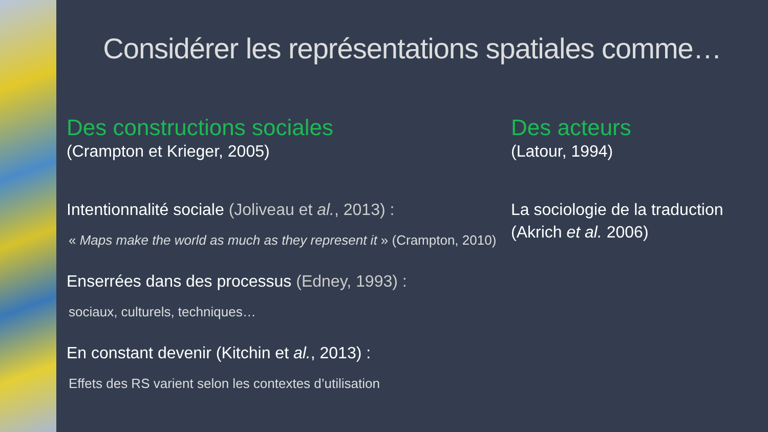Considérer les représentations spatiales comme…
Des constructions sociales
(Crampton et Krieger, 2005)
Intentionnalité sociale (Joliveau et al., 2013) :
« Maps make the world as much as they represent it » (Crampton, 2010)
Enserrées dans des processus (Edney, 1993) :
sociaux, culturels, techniques…
En constant devenir (Kitchin et al., 2013) :
Effets des RS varient selon les contextes d’utilisation
Des acteurs
(Latour, 1994)
La sociologie de la traduction
(Akrich et al. 2006)